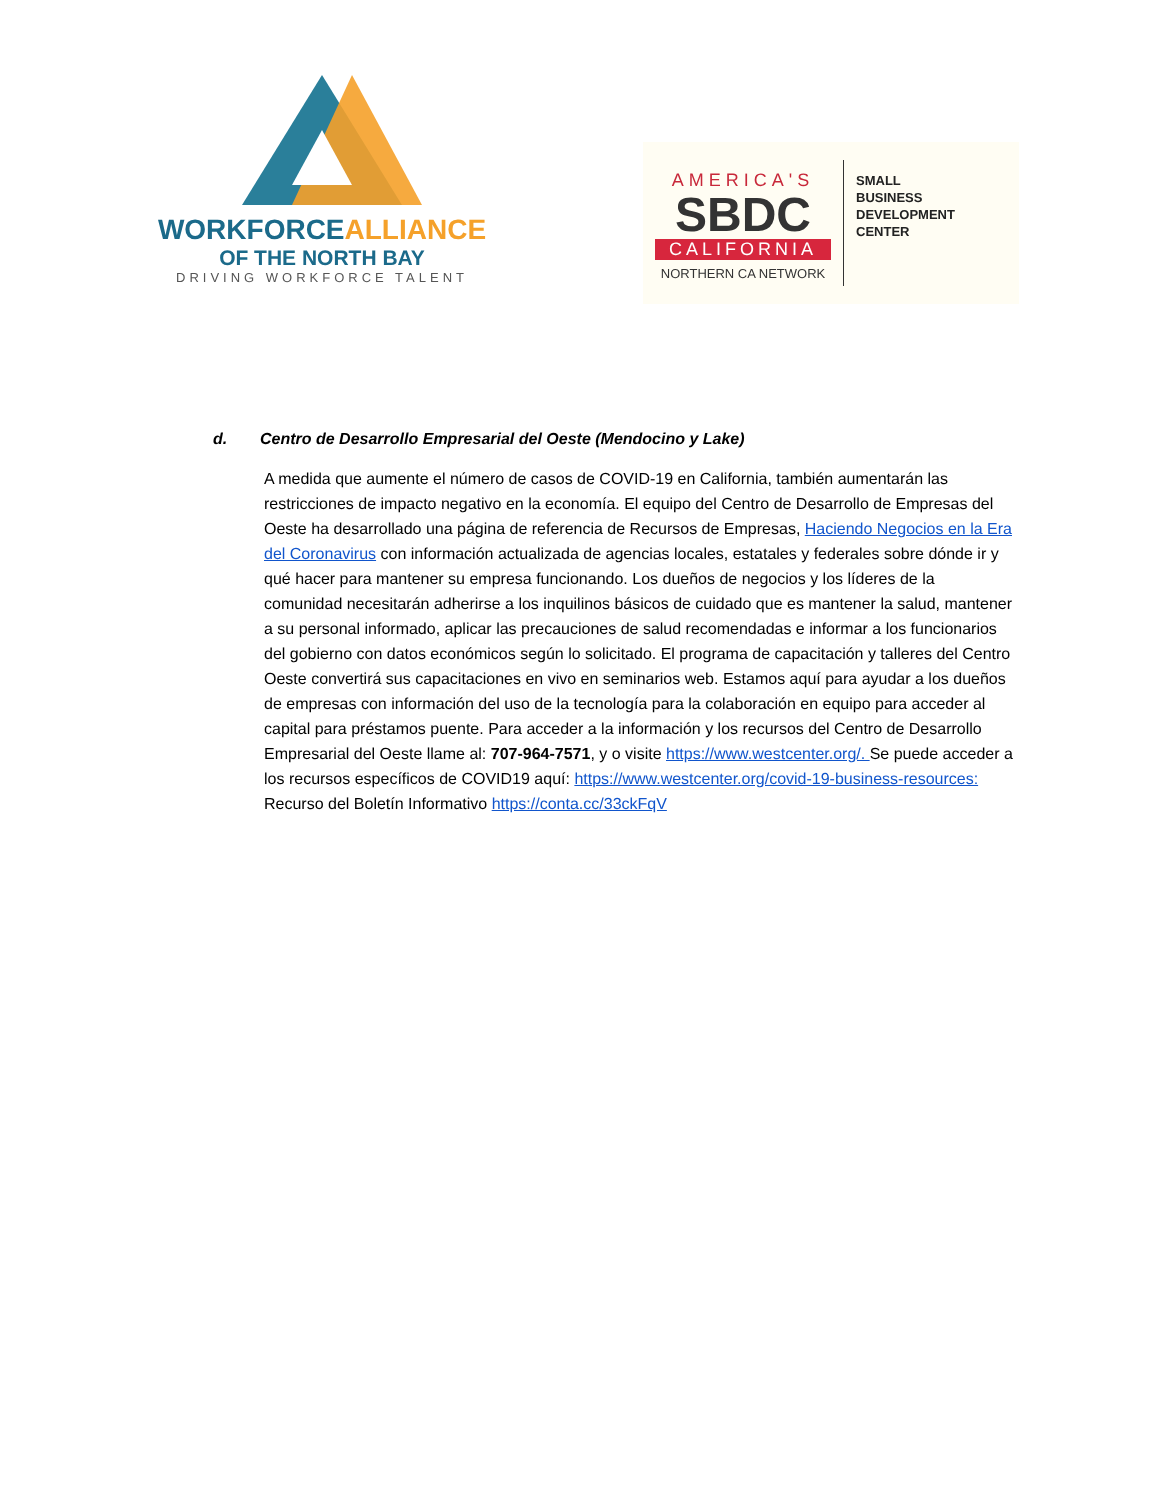WORKFORCEALLIANCE
OF THE NORTH BAY
DRIVING WORKFORCE TALENT
AMERICA'S
SBDC
CALIFORNIA
NORTHERN CA NETWORK
SMALL
BUSINESS
DEVELOPMENT
CENTER
d. Centro de Desarrollo Empresarial del Oeste (Mendocino y Lake)
A medida que aumente el número de casos de COVID-19 en California, también aumentarán las restricciones de impacto negativo en la economía. El equipo del Centro de Desarrollo de Empresas del Oeste ha desarrollado una página de referencia de Recursos de Empresas, Haciendo Negocios en la Era del Coronavirus con información actualizada de agencias locales, estatales y federales sobre dónde ir y qué hacer para mantener su empresa funcionando. Los dueños de negocios y los líderes de la comunidad necesitarán adherirse a los inquilinos básicos de cuidado que es mantener la salud, mantener a su personal informado, aplicar las precauciones de salud recomendadas e informar a los funcionarios del gobierno con datos económicos según lo solicitado. El programa de capacitación y talleres del Centro Oeste convertirá sus capacitaciones en vivo en seminarios web. Estamos aquí para ayudar a los dueños de empresas con información del uso de la tecnología para la colaboración en equipo para acceder al capital para préstamos puente. Para acceder a la información y los recursos del Centro de Desarrollo Empresarial del Oeste llame al: 707-964-7571, y o visite https://www.westcenter.org/. Se puede acceder a los recursos específicos de COVID19 aquí: https://www.westcenter.org/covid-19-business-resources: Recurso del Boletín Informativo https://conta.cc/33ckFqV